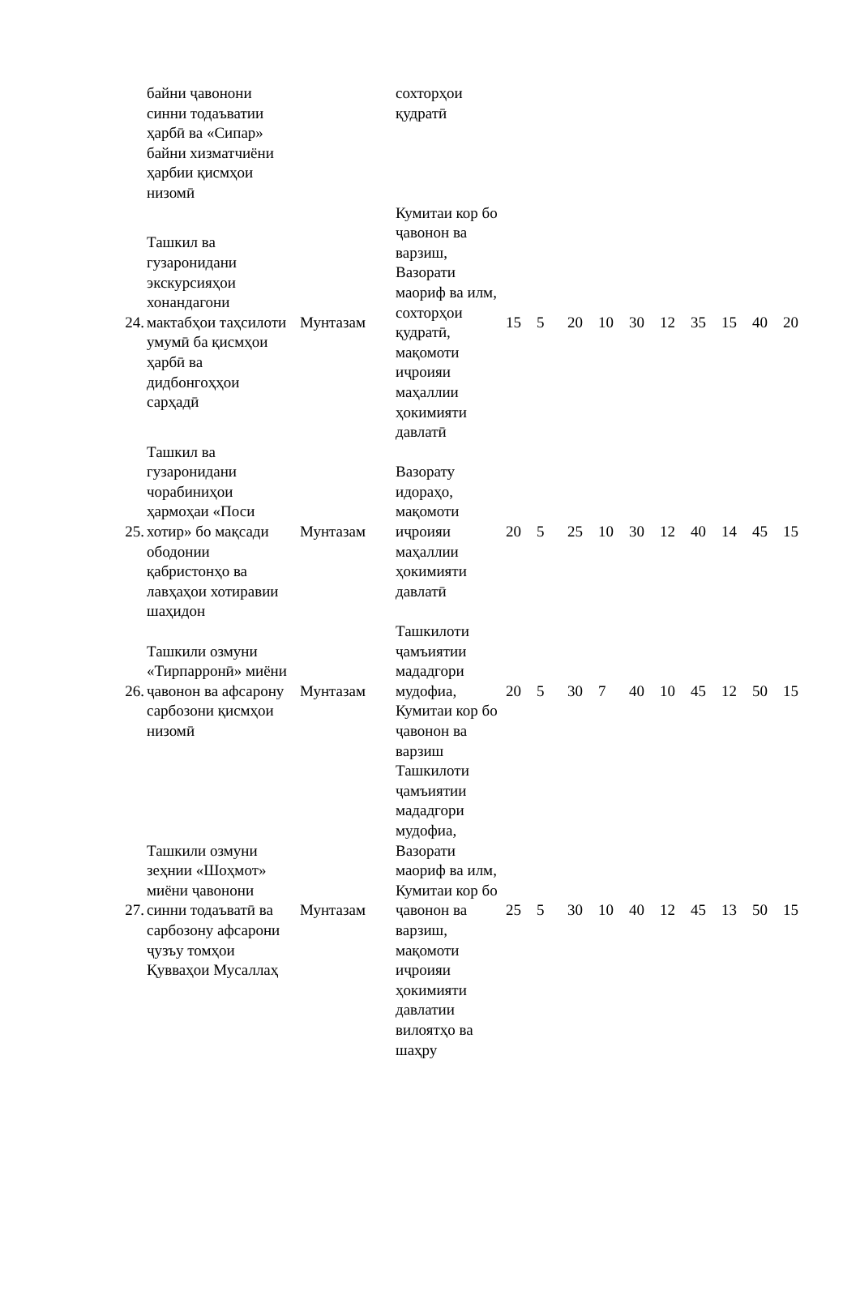| | байни ҷавонони синни тодаъватии ҳарбӣ ва «Сипар» байни хизматчиёни ҳарбии қисмҳои низомӣ | | сохторҳои қудратӣ | | | | | | | | | | |
| 24. | Ташкил ва гузаронидани экскурсияҳои хонандагони мактабҳои таҳсилоти умумӣ ба қисмҳои ҳарбӣ ва дидбонгоҳҳои сарҳадӣ | Мунтазам | Кумитаи кор бо ҷавонон ва варзиш, Вазорати маориф ва илм, сохторҳои қудратӣ, мақомоти иҷроияи маҳаллии ҳокимияти давлатӣ | 15 | 5 | 20 | 10 | 30 | 12 | 35 | 15 | 40 | 20 |
| 25. | Ташкил ва гузаронидани чорабиниҳои ҳармоҳаи «Поси хотир» бо мақсади ободонии қабристонҳо ва лавҳаҳои хотиравии шаҳидон | Мунтазам | Вазорату идораҳо, мақомоти иҷроияи маҳаллии ҳокимияти давлатӣ | 20 | 5 | 25 | 10 | 30 | 12 | 40 | 14 | 45 | 15 |
| 26. | Ташкили озмуни «Тирпарронӣ» миёни ҷавонон ва афсарону сарбозони қисмҳои низомӣ | Мунтазам | Ташкилоти ҷамъиятии мададгори мудофиа, Кумитаи кор бо ҷавонон ва варзиш | 20 | 5 | 30 | 7 | 40 | 10 | 45 | 12 | 50 | 15 |
| 27. | Ташкили озмуни зеҳнии «Шоҳмот» миёни ҷавонони синни тодаъватӣ ва сарбозону афсарони ҷузъу томҳои Қувваҳои Мусаллаҳ | Мунтазам | Ташкилоти ҷамъиятии мададгори мудофиа, Вазорати маориф ва илм, Кумитаи кор бо ҷавонон ва варзиш, мақомоти иҷроияи ҳокимияти давлатии вилоятҳо ва шаҳру | 25 | 5 | 30 | 10 | 40 | 12 | 45 | 13 | 50 | 15 |